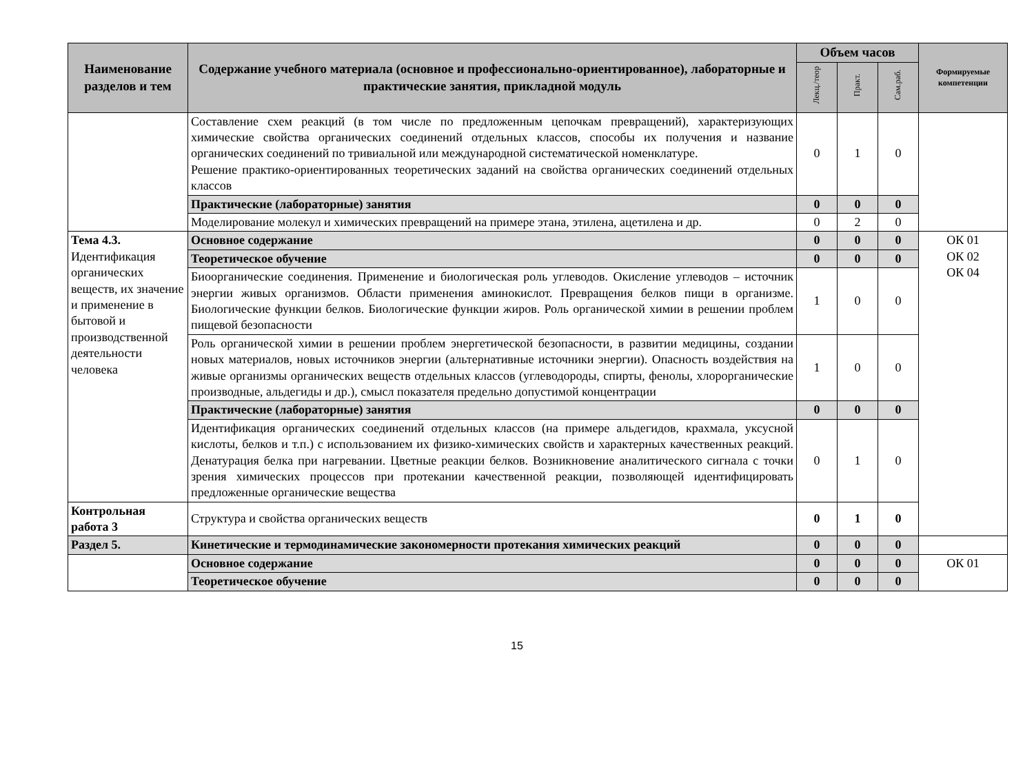| Наименование разделов и тем | Содержание учебного материала (основное и профессионально-ориентированное), лабораторные и практические занятия, прикладной модуль | Объем часов | | | Формируемые компетенции |
| --- | --- | --- | --- | --- | --- |
| | | Лекц./теор | Практ. | Сам.раб. | |
| | Составление схем реакций (в том числе по предложенным цепочкам превращений), характеризующих химические свойства органических соединений отдельных классов, способы их получения и название органических соединений по тривиальной или международной систематической номенклатуре. Решение практико-ориентированных теоретических заданий на свойства органических соединений отдельных классов | 0 | 1 | 0 | |
| | Практические (лабораторные) занятия | 0 | 0 | 0 | |
| | Моделирование молекул и химических превращений на примере этана, этилена, ацетилена и др. | 0 | 2 | 0 | |
| Тема 4.3. Идентификация органических веществ, их значение и применение в бытовой и производственной деятельности человека | Основное содержание | 0 | 0 | 0 | ОК 01 ОК 02 ОК 04 |
| | Теоретическое обучение | 0 | 0 | 0 | |
| | Биоорганические соединения. Применение и биологическая роль углеводов. Окисление углеводов – источник энергии живых организмов. Области применения аминокислот. Превращения белков пищи в организме. Биологические функции белков. Биологические функции жиров. Роль органической химии в решении проблем пищевой безопасности | 1 | 0 | 0 | |
| | Роль органической химии в решении проблем энергетической безопасности, в развитии медицины, создании новых материалов, новых источников энергии (альтернативные источники энергии). Опасность воздействия на живые организмы органических веществ отдельных классов (углеводороды, спирты, фенолы, хлорорганические производные, альдегиды и др.), смысл показателя предельно допустимой концентрации | 1 | 0 | 0 | |
| | Практические (лабораторные) занятия | 0 | 0 | 0 | |
| | Идентификация органических соединений отдельных классов (на примере альдегидов, крахмала, уксусной кислоты, белков и т.п.) с использованием их физико-химических свойств и характерных качественных реакций. Денатурация белка при нагревании. Цветные реакции белков. Возникновение аналитического сигнала с точки зрения химических процессов при протекании качественной реакции, позволяющей идентифицировать предложенные органические вещества | 0 | 1 | 0 | |
| Контрольная работа 3 | Структура и свойства органических веществ | 0 | 1 | 0 | |
| Раздел 5. | Кинетические и термодинамические закономерности протекания химических реакций | 0 | 0 | 0 | |
| | Основное содержание | 0 | 0 | 0 | ОК 01 |
| | Теоретическое обучение | 0 | 0 | 0 | |
15